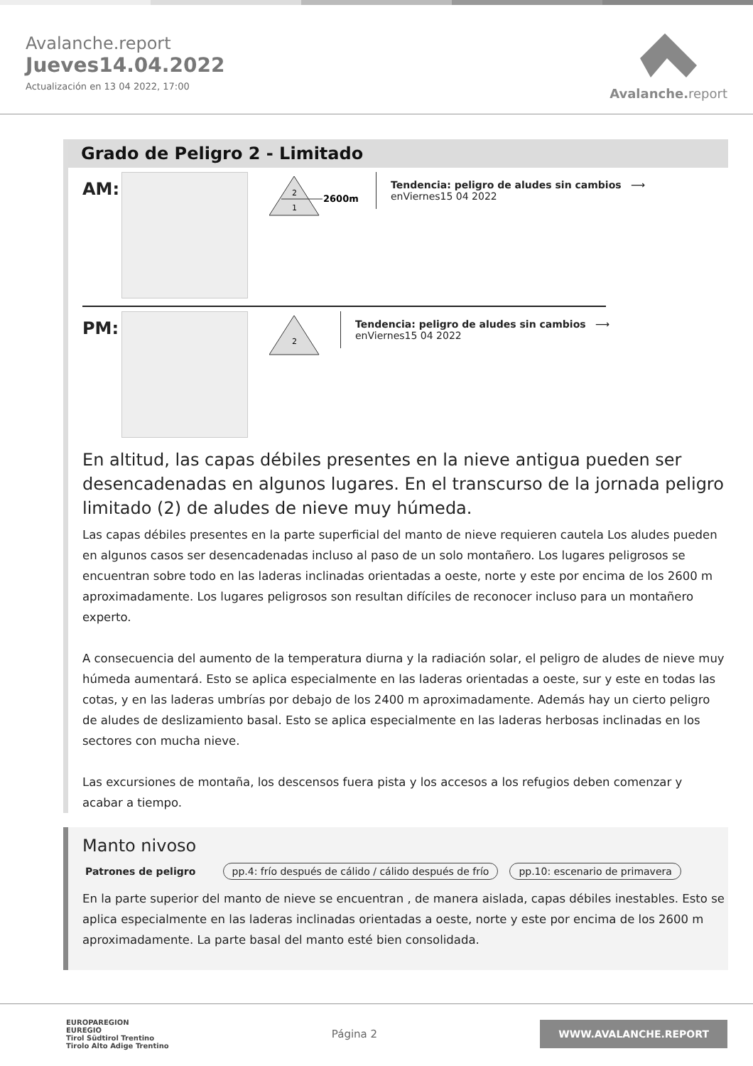Avalanche.report
Jueves14.04.2022
Actualización en 13 04 2022, 17:00
Avalanche.report
Grado de Peligro 2 - Limitado
AM:
2
1
2600m
Tendencia: peligro de aludes sin cambios ⟶
enViernes15 04 2022
PM:
2
Tendencia: peligro de aludes sin cambios ⟶
enViernes15 04 2022
En altitud, las capas débiles presentes en la nieve antigua pueden ser desencadenadas en algunos lugares. En el transcurso de la jornada peligro limitado (2) de aludes de nieve muy húmeda.
Las capas débiles presentes en la parte superficial del manto de nieve requieren cautela Los aludes pueden en algunos casos ser desencadenadas incluso al paso de un solo montañero. Los lugares peligrosos se encuentran sobre todo en las laderas inclinadas orientadas a oeste, norte y este por encima de los 2600 m aproximadamente. Los lugares peligrosos son resultan difíciles de reconocer incluso para un montañero experto.
A consecuencia del aumento de la temperatura diurna y la radiación solar, el peligro de aludes de nieve muy húmeda aumentará. Esto se aplica especialmente en las laderas orientadas a oeste, sur y este en todas las cotas, y en las laderas umbrías por debajo de los 2400 m aproximadamente. Además hay un cierto peligro de aludes de deslizamiento basal. Esto se aplica especialmente en las laderas herbosas inclinadas en los sectores con mucha nieve.
Las excursiones de montaña, los descensos fuera pista y los accesos a los refugios deben comenzar y acabar a tiempo.
Manto nivoso
Patrones de peligro pp.4: frío después de cálido / cálido después de frío pp.10: escenario de primavera
En la parte superior del manto de nieve se encuentran , de manera aislada, capas débiles inestables. Esto se aplica especialmente en las laderas inclinadas orientadas a oeste, norte y este por encima de los 2600 m aproximadamente. La parte basal del manto esté bien consolidada.
EUROPAREGION
EUREGIO
Tirol Südtirol Trentino
Tirolo Alto Adige Trentino
Página 2
WWW.AVALANCHE.REPORT